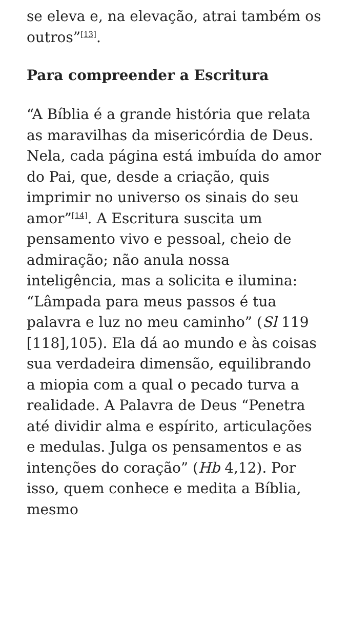se eleva e, na elevação, atrai também os outros”<sup>[13]</sup>.
Para compreender a Escritura
“A Bíblia é a grande história que relata as maravilhas da misericórdia de Deus. Nela, cada página está imbuída do amor do Pai, que, desde a criação, quis imprimir no universo os sinais do seu amor”<sup>[14]</sup>. A Escritura suscita um pensamento vivo e pessoal, cheio de admiração; não anula nossa inteligência, mas a solicita e ilumina: “Lâmpada para meus passos é tua palavra e luz no meu caminho” (Sl 119 [118],105). Ela dá ao mundo e às coisas sua verdadeira dimensão, equilibrando a miopia com a qual o pecado turva a realidade. A Palavra de Deus “Penetra até dividir alma e espírito, articulações e medulas. Julga os pensamentos e as intenções do coração” (Hb 4,12). Por isso, quem conhece e medita a Bíblia, mesmo